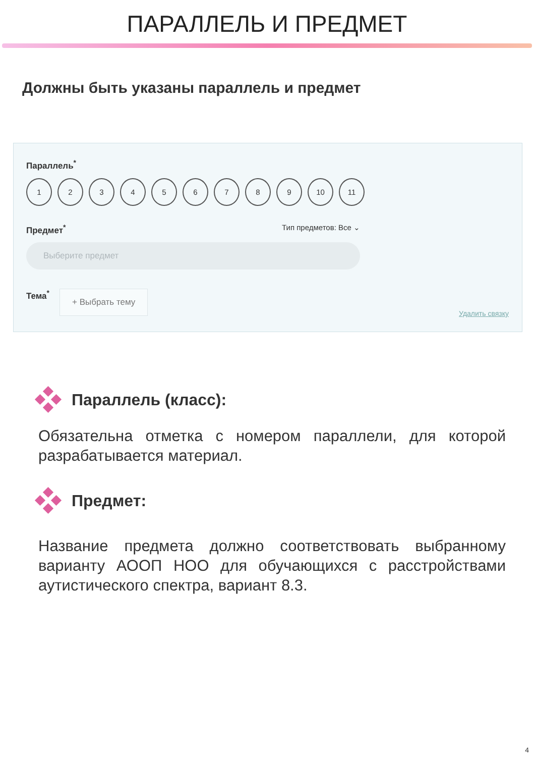ПАРАЛЛЕЛЬ И ПРЕДМЕТ
Должны быть указаны параллель и предмет
Параллель<sup>*</sup>
123456789 10 11
Предмет<sup>*</sup> Тип предметов: Все ⌄
Выберите предмет
Тема<sup>*</sup> + Выбрать тему
Удалить связку
Параллель (класс):
Обязательна отметка с номером параллели, для которой разрабатывается материал.
Предмет:
Название предмета должно соответствовать выбранному варианту АООП НОО для обучающихся с расстройствами аутистического спектра, вариант 8.3.
4